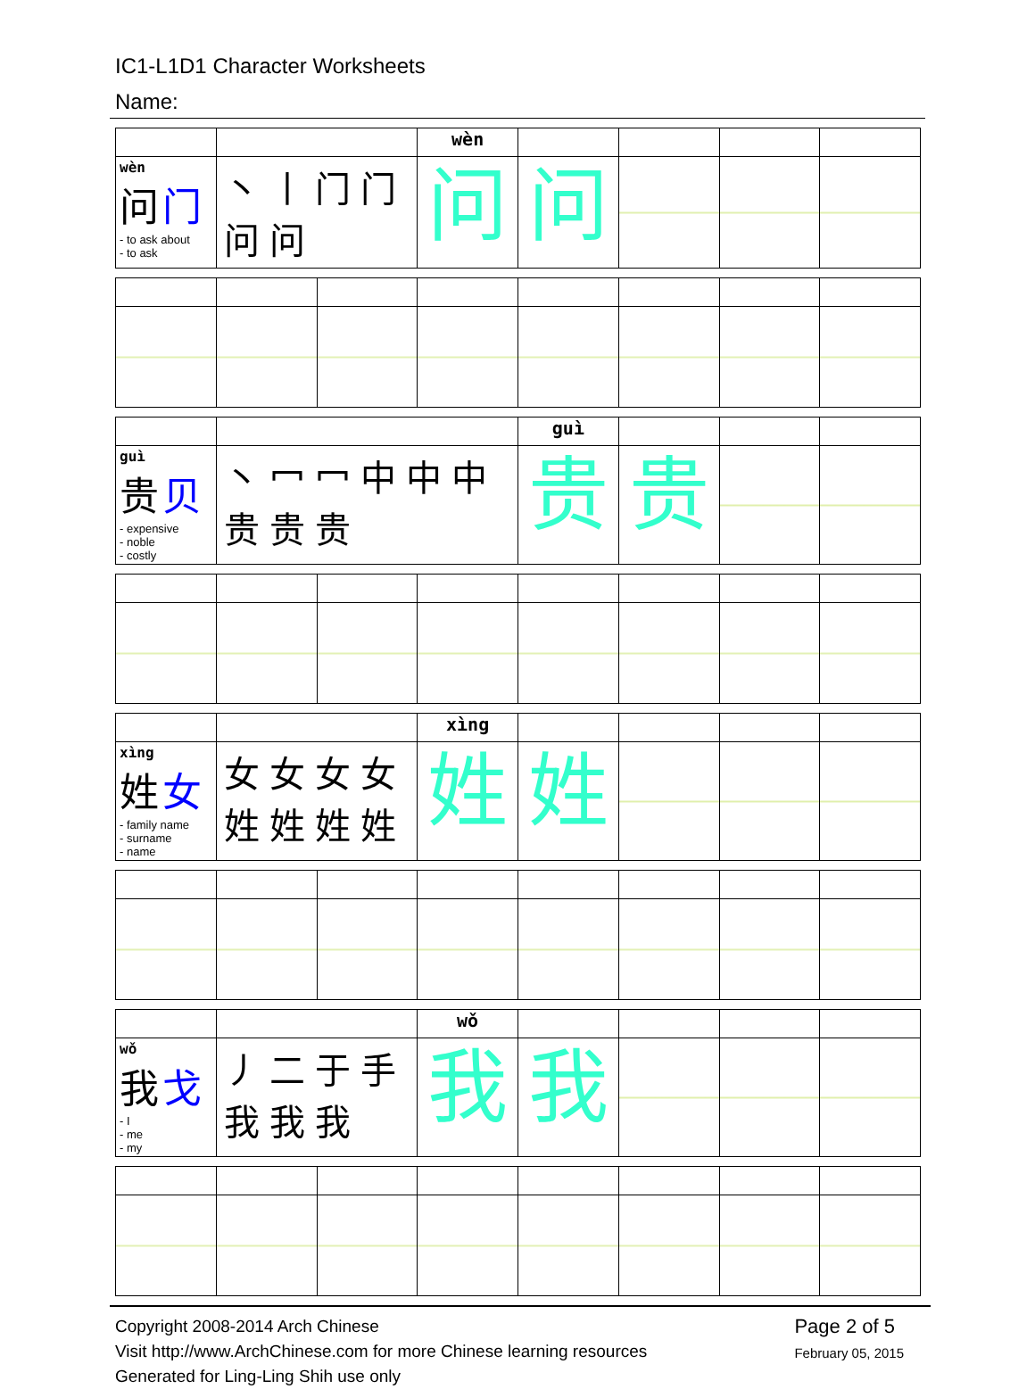IC1-L1D1 Character Worksheets
Name:
| | | wèn | | | | |
| wèn 问 门 - to ask about - to ask | 丶 丨 门 门 问 问 | 问 | 问 | | | |
| | | guì | | | |
| guì 贵 贝 - expensive - noble - costly | 丶 冖 冖 中 中 中 贵 贵 贵 | 贵 | 贵 | | |
| | | xìng | | | | |
| xìng 姓 女 - family name - surname - name | 女 女 女 女 姓 姓 姓 姓 | 姓 | 姓 | | | |
| | | wǒ | | | | |
| wǒ 我 戈 - I - me - my | 丿 二 于 手 我 我 我 | 我 | 我 | | | |
Copyright 2008-2014 Arch Chinese
Visit http://www.ArchChinese.com for more Chinese learning resources
Generated for Ling-Ling Shih use only
Page 2 of 5
February 05, 2015